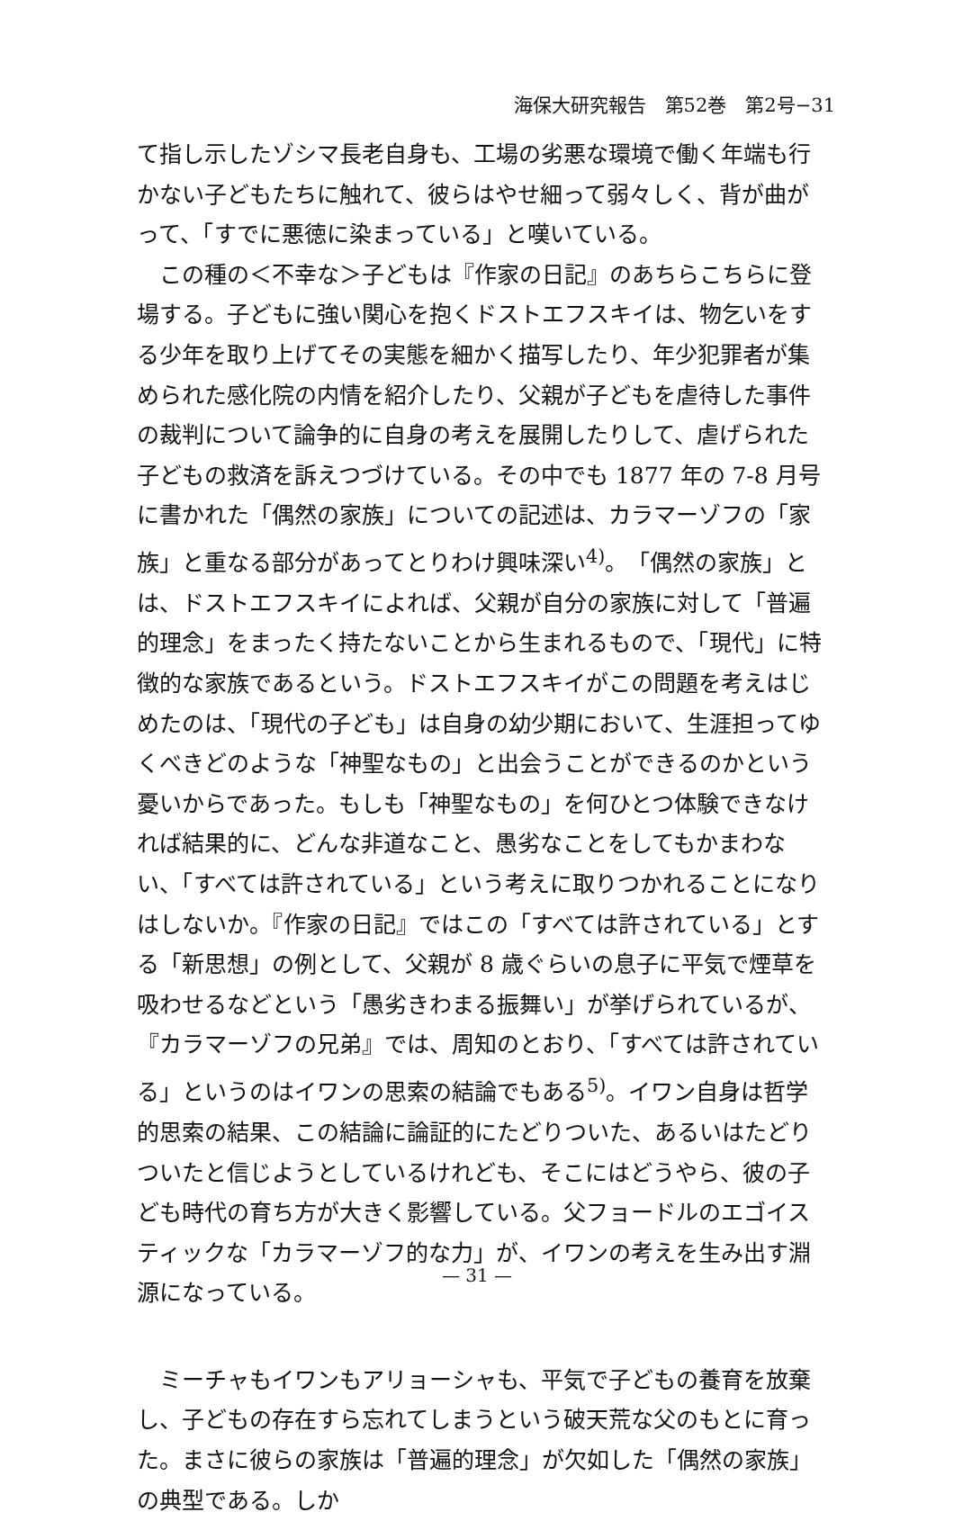海保大研究報告　第52巻　第2号−31
て指し示したゾシマ長老自身も、工場の劣悪な環境で働く年端も行かない子どもたちに触れて、彼らはやせ細って弱々しく、背が曲がって、「すでに悪徳に染まっている」と嘆いている。
　この種の＜不幸な＞子どもは『作家の日記』のあちらこちらに登場する。子どもに強い関心を抱くドストエフスキイは、物乞いをする少年を取り上げてその実態を細かく描写したり、年少犯罪者が集められた感化院の内情を紹介したり、父親が子どもを虐待した事件の裁判について論争的に自身の考えを展開したりして、虐げられた子どもの救済を訴えつづけている。その中でも 1877 年の 7-8 月号に書かれた「偶然の家族」についての記述は、カラマーゾフの「家族」と重なる部分があってとりわけ興味深い<sup>4)</sup>。「偶然の家族」とは、ドストエフスキイによれば、父親が自分の家族に対して「普遍的理念」をまったく持たないことから生まれるもので、「現代」に特徴的な家族であるという。ドストエフスキイがこの問題を考えはじめたのは、「現代の子ども」は自身の幼少期において、生涯担ってゆくべきどのような「神聖なもの」と出会うことができるのかという憂いからであった。もしも「神聖なもの」を何ひとつ体験できなければ結果的に、どんな非道なこと、愚劣なことをしてもかまわない、「すべては許されている」という考えに取りつかれることになりはしないか。『作家の日記』ではこの「すべては許されている」とする「新思想」の例として、父親が 8 歳ぐらいの息子に平気で煙草を吸わせるなどという「愚劣きわまる振舞い」が挙げられているが、『カラマーゾフの兄弟』では、周知のとおり、「すべては許されている」というのはイワンの思索の結論でもある<sup>5)</sup>。イワン自身は哲学的思索の結果、この結論に論証的にたどりついた、あるいはたどりついたと信じようとしているけれども、そこにはどうやら、彼の子ども時代の育ち方が大きく影響している。父フョードルのエゴイスティックな「カラマーゾフ的な力」が、イワンの考えを生み出す淵源になっている。
　ミーチャもイワンもアリョーシャも、平気で子どもの養育を放棄し、子どもの存在すら忘れてしまうという破天荒な父のもとに育った。まさに彼らの家族は「普遍的理念」が欠如した「偶然の家族」の典型である。しか
— 31 —